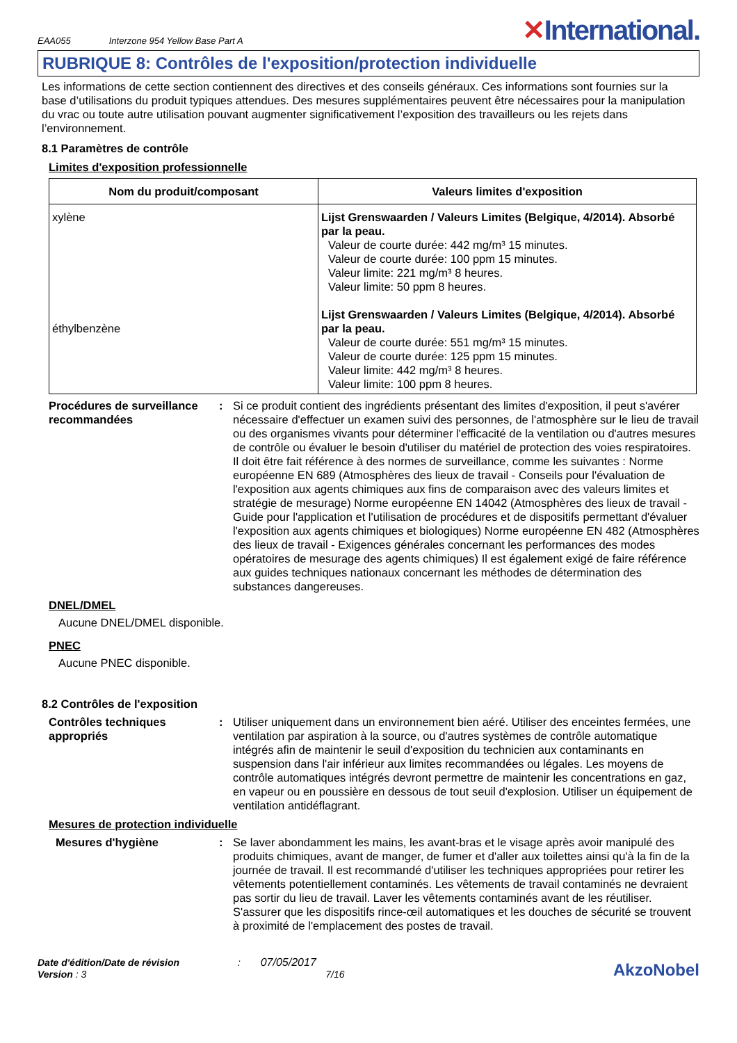EAA055 Interzone 954 Yellow Base Part A ✕International.
RUBRIQUE 8: Contrôles de l'exposition/protection individuelle
Les informations de cette section contiennent des directives et des conseils généraux. Ces informations sont fournies sur la base d’utilisations du produit typiques attendues. Des mesures supplémentaires peuvent être nécessaires pour la manipulation du vrac ou toute autre utilisation pouvant augmenter significativement l’exposition des travailleurs ou les rejets dans l’environnement.
8.1 Paramètres de contrôle
Limites d'exposition professionnelle
| Nom du produit/composant | Valeurs limites d'exposition |
| --- | --- |
| xylène éthylbenzène | Lijst Grenswaarden / Valeurs Limites (Belgique, 4/2014). Absorbé par la peau. Valeur de courte durée: 442 mg/m³ 15 minutes. Valeur de courte durée: 100 ppm 15 minutes. Valeur limite: 221 mg/m³ 8 heures. Valeur limite: 50 ppm 8 heures. Lijst Grenswaarden / Valeurs Limites (Belgique, 4/2014). Absorbé par la peau. Valeur de courte durée: 551 mg/m³ 15 minutes. Valeur de courte durée: 125 ppm 15 minutes. Valeur limite: 442 mg/m³ 8 heures. Valeur limite: 100 ppm 8 heures. |
Procédures de surveillance recommandées
: Si ce produit contient des ingrédients présentant des limites d'exposition, il peut s'avérer nécessaire d'effectuer un examen suivi des personnes, de l'atmosphère sur le lieu de travail ou des organismes vivants pour déterminer l'efficacité de la ventilation ou d'autres mesures de contrôle ou évaluer le besoin d'utiliser du matériel de protection des voies respiratoires. Il doit être fait référence à des normes de surveillance, comme les suivantes : Norme européenne EN 689 (Atmosphères des lieux de travail - Conseils pour l'évaluation de l'exposition aux agents chimiques aux fins de comparaison avec des valeurs limites et stratégie de mesurage) Norme européenne EN 14042 (Atmosphères des lieux de travail - Guide pour l'application et l'utilisation de procédures et de dispositifs permettant d'évaluer l'exposition aux agents chimiques et biologiques) Norme européenne EN 482 (Atmosphères des lieux de travail - Exigences générales concernant les performances des modes opératoires de mesurage des agents chimiques) Il est également exigé de faire référence aux guides techniques nationaux concernant les méthodes de détermination des substances dangereuses.
DNEL/DMEL
Aucune DNEL/DMEL disponible.
PNEC
Aucune PNEC disponible.
8.2 Contrôles de l'exposition
Contrôles techniques appropriés
: Utiliser uniquement dans un environnement bien aéré. Utiliser des enceintes fermées, une ventilation par aspiration à la source, ou d'autres systèmes de contrôle automatique intégrés afin de maintenir le seuil d'exposition du technicien aux contaminants en suspension dans l'air inférieur aux limites recommandées ou légales. Les moyens de contrôle automatiques intégrés devront permettre de maintenir les concentrations en gaz, en vapeur ou en poussière en dessous de tout seuil d'explosion. Utiliser un équipement de ventilation antidéflagrant.
Mesures de protection individuelle
Mesures d'hygiène : Se laver abondamment les mains, les avant-bras et le visage après avoir manipulé des produits chimiques, avant de manger, de fumer et d'aller aux toilettes ainsi qu'à la fin de la journée de travail. Il est recommandé d'utiliser les techniques appropriées pour retirer les vêtements potentiellement contaminés. Les vêtements de travail contaminés ne devraient pas sortir du lieu de travail. Laver les vêtements contaminés avant de les réutiliser. S'assurer que les dispositifs rince-œil automatiques et les douches de sécurité se trouvent à proximité de l'emplacement des postes de travail.
Date d'édition/Date de révision : 07/05/2017
Version : 3 7/16
AkzoNobel